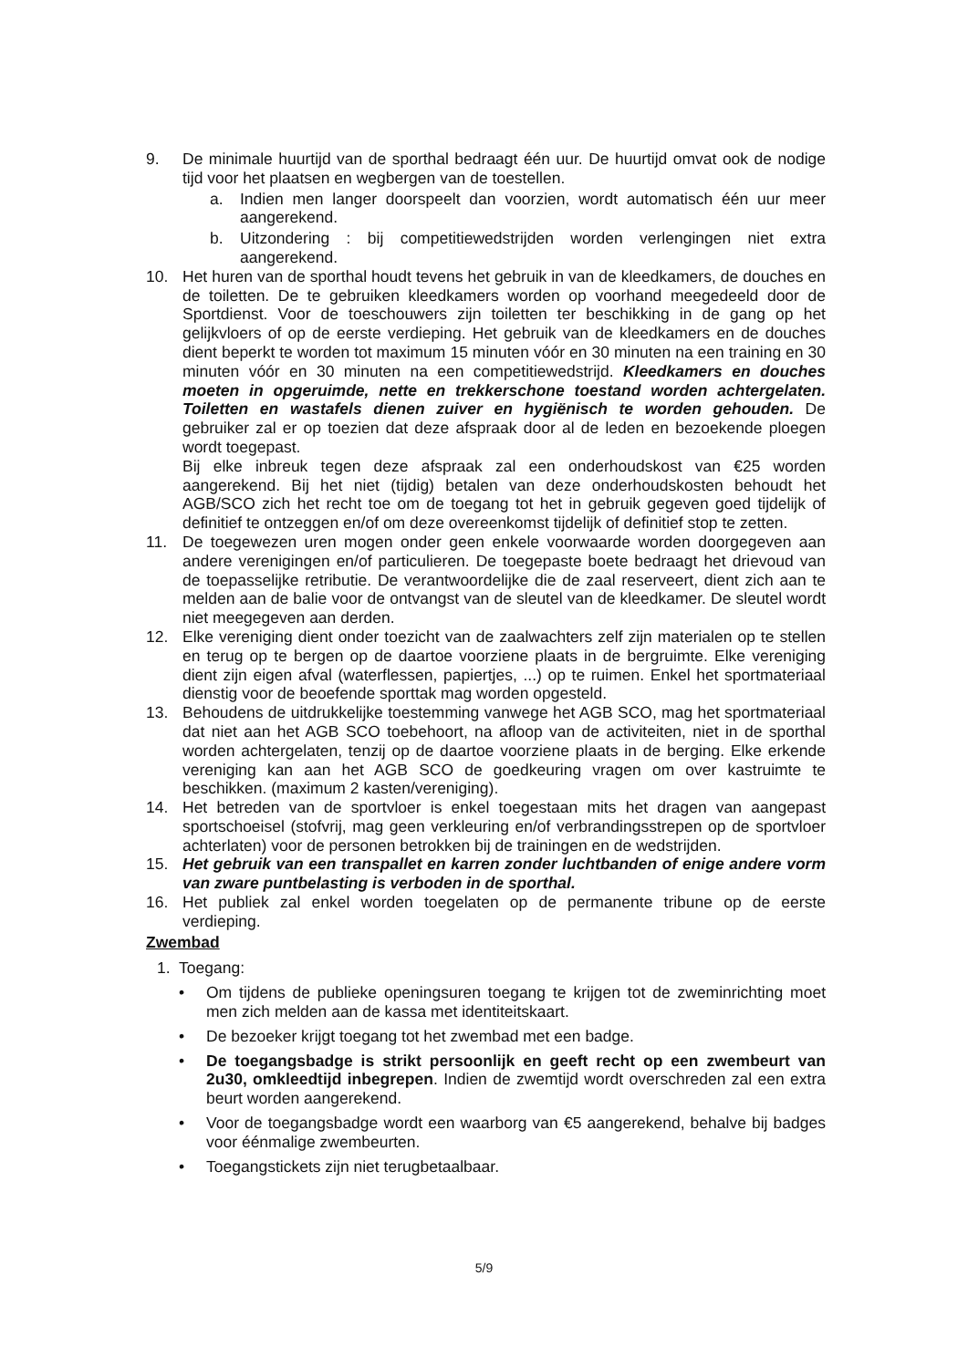9. De minimale huurtijd van de sporthal bedraagt één uur. De huurtijd omvat ook de nodige tijd voor het plaatsen en wegbergen van de toestellen.
a. Indien men langer doorspeelt dan voorzien, wordt automatisch één uur meer aangerekend.
b. Uitzondering : bij competitiewedstrijden worden verlengingen niet extra aangerekend.
10. Het huren van de sporthal houdt tevens het gebruik in van de kleedkamers, de douches en de toiletten. De te gebruiken kleedkamers worden op voorhand meegedeeld door de Sportdienst. Voor de toeschouwers zijn toiletten ter beschikking in de gang op het gelijkvloers of op de eerste verdieping. Het gebruik van de kleedkamers en de douches dient beperkt te worden tot maximum 15 minuten vóór en 30 minuten na een training en 30 minuten vóór en 30 minuten na een competitiewedstrijd. Kleedkamers en douches moeten in opgeruimde, nette en trekkerschone toestand worden achtergelaten. Toiletten en wastafels dienen zuiver en hygiënisch te worden gehouden. De gebruiker zal er op toezien dat deze afspraak door al de leden en bezoekende ploegen wordt toegepast.
Bij elke inbreuk tegen deze afspraak zal een onderhoudskost van €25 worden aangerekend. Bij het niet (tijdig) betalen van deze onderhoudskosten behoudt het AGB/SCO zich het recht toe om de toegang tot het in gebruik gegeven goed tijdelijk of definitief te ontzeggen en/of om deze overeenkomst tijdelijk of definitief stop te zetten.
11. De toegewezen uren mogen onder geen enkele voorwaarde worden doorgegeven aan andere verenigingen en/of particulieren. De toegepaste boete bedraagt het drievoud van de toepasselijke retributie. De verantwoordelijke die de zaal reserveert, dient zich aan te melden aan de balie voor de ontvangst van de sleutel van de kleedkamer. De sleutel wordt niet meegegeven aan derden.
12. Elke vereniging dient onder toezicht van de zaalwachters zelf zijn materialen op te stellen en terug op te bergen op de daartoe voorziene plaats in de bergruimte. Elke vereniging dient zijn eigen afval (waterflessen, papiertjes, ...) op te ruimen. Enkel het sportmateriaal dienstig voor de beoefende sporttak mag worden opgesteld.
13. Behoudens de uitdrukkelijke toestemming vanwege het AGB SCO, mag het sportmateriaal dat niet aan het AGB SCO toebehoort, na afloop van de activiteiten, niet in de sporthal worden achtergelaten, tenzij op de daartoe voorziene plaats in de berging. Elke erkende vereniging kan aan het AGB SCO de goedkeuring vragen om over kastruimte te beschikken. (maximum 2 kasten/vereniging).
14. Het betreden van de sportvloer is enkel toegestaan mits het dragen van aangepast sportschoeisel (stofvrij, mag geen verkleuring en/of verbrandingsstrepen op de sportvloer achterlaten) voor de personen betrokken bij de trainingen en de wedstrijden.
15. Het gebruik van een transpallet en karren zonder luchtbanden of enige andere vorm van zware puntbelasting is verboden in de sporthal.
16. Het publiek zal enkel worden toegelaten op de permanente tribune op de eerste verdieping.
Zwembad
1. Toegang:
• Om tijdens de publieke openingsuren toegang te krijgen tot de zweminrichting moet men zich melden aan de kassa met identiteitskaart.
• De bezoeker krijgt toegang tot het zwembad met een badge.
• De toegangsbadge is strikt persoonlijk en geeft recht op een zwembeurt van 2u30, omkleedtijd inbegrepen. Indien de zwemtijd wordt overschreden zal een extra beurt worden aangerekend.
• Voor de toegangsbadge wordt een waarborg van €5 aangerekend, behalve bij badges voor éénmalige zwembeurten.
• Toegangstickets zijn niet terugbetaalbaar.
5/9